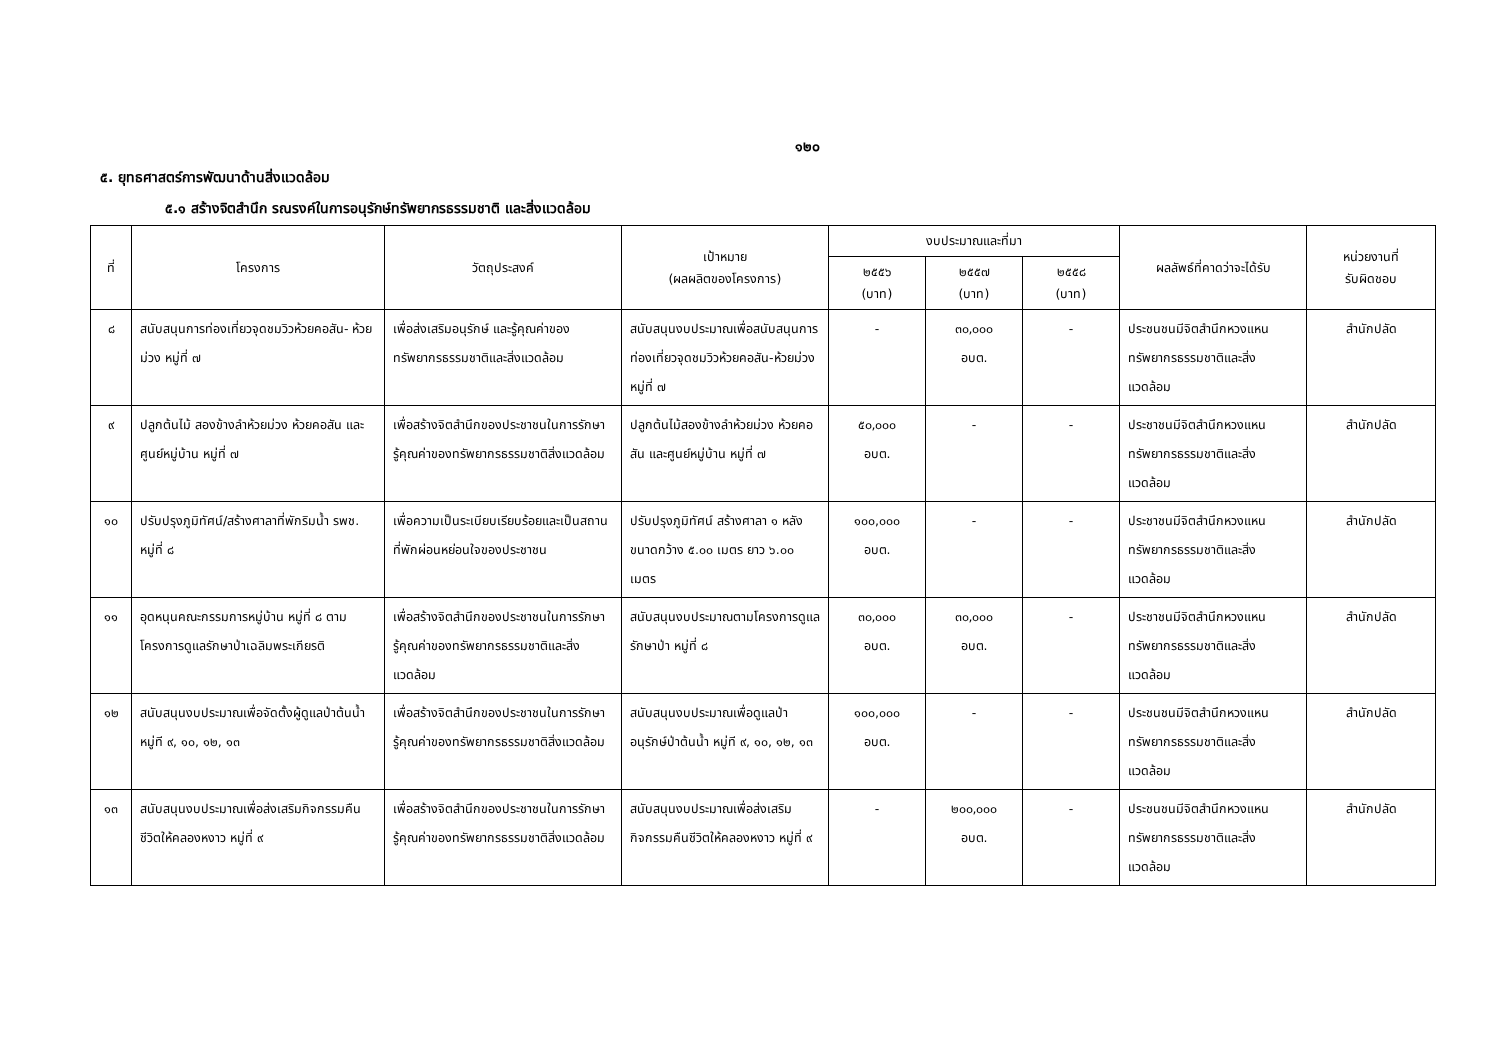๑๒๐
๕. ยุทธศาสตร์การพัฒนาด้านสิ่งแวดล้อม
๕.๑ สร้างจิตสำนึก รณรงค์ในการอนุรักษ์ทรัพยากรธรรมชาติ และสิ่งแวดล้อม
| ที่ | โครงการ | วัตถุประสงค์ | เป้าหมาย (ผลผลิตของโครงการ) | งบประมาณและที่มา | | | ผลลัพธ์ที่คาดว่าจะได้รับ | หน่วยงานที่ รับผิดชอบ |
| --- | --- | --- | --- | --- | --- | --- | --- | --- |
| | | | | ๒๕๕๖ (บาท) | ๒๕๕๗ (บาท) | ๒๕๕๘ (บาท) | | |
| ๘ | สนับสนุนการท่องเที่ยวจุดชมวิวห้วยคอสัน- ห้วยม่วง หมู่ที่ ๗ | เพื่อส่งเสริมอนุรักษ์ และรู้คุณค่าของทรัพยากรธรรมชาติและสิ่งแวดล้อม | สนับสนุนงบประมาณเพื่อสนับสนุนการท่องเที่ยวจุดชมวิวห้วยคอสัน-ห้วยม่วง หมู่ที่ ๗ | - | ๓๐,๐๐๐ อบต. | - | ประชนชนมีจิตสำนึกหวงแหนทรัพยากรธรรมชาติและสิ่งแวดล้อม | สำนักปลัด |
| ๙ | ปลูกต้นไม้ สองข้างลำห้วยม่วง ห้วยคอสัน และศูนย์หมู่บ้าน หมู่ที่ ๗ | เพื่อสร้างจิตสำนึกของประชาชนในการรักษา รู้คุณค่าของทรัพยากรธรรมชาติสิ่งแวดล้อม | ปลูกต้นไม้สองข้างลำห้วยม่วง ห้วยคอสัน และศูนย์หมู่บ้าน หมู่ที่ ๗ | ๕๐,๐๐๐ อบต. | - | - | ประชาชนมีจิตสำนึกหวงแหนทรัพยากรธรรมชาติและสิ่งแวดล้อม | สำนักปลัด |
| ๑๐ | ปรับปรุงภูมิทัศน์/สร้างศาลาที่พักริมน้ำ รพช. หมู่ที่ ๘ | เพื่อความเป็นระเบียบเรียบร้อยและเป็นสถานที่พักผ่อนหย่อนใจของประชาชน | ปรับปรุงภูมิทัศน์ สร้างศาลา ๑ หลัง ขนาดกว้าง ๕.๐๐ เมตร ยาว ๖.๐๐ เมตร | ๑๐๐,๐๐๐ อบต. | - | - | ประชาชนมีจิตสำนึกหวงแหนทรัพยากรธรรมชาติและสิ่งแวดล้อม | สำนักปลัด |
| ๑๑ | อุดหนุนคณะกรรมการหมู่บ้าน หมู่ที่ ๘ ตามโครงการดูแลรักษาป่าเฉลิมพระเกียรติ | เพื่อสร้างจิตสำนึกของประชาชนในการรักษา รู้คุณค่าของทรัพยากรธรรมชาติและสิ่งแวดล้อม | สนับสนุนงบประมาณตามโครงการดูแลรักษาป่า หมู่ที่ ๘ | ๓๐,๐๐๐ อบต. | ๓๐,๐๐๐ อบต. | - | ประชาชนมีจิตสำนึกหวงแหนทรัพยากรธรรมชาติและสิ่งแวดล้อม | สำนักปลัด |
| ๑๒ | สนับสนุนงบประมาณเพื่อจัดตั้งผู้ดูแลป่าต้นน้ำ หมู่ที ๙, ๑๐, ๑๒, ๑๓ | เพื่อสร้างจิตสำนึกของประชาชนในการรักษา รู้คุณค่าของทรัพยากรธรรมชาติสิ่งแวดล้อม | สนับสนุนงบประมาณเพื่อดูแลป่าอนุรักษ์ป่าต้นน้ำ หมู่ที ๙, ๑๐, ๑๒, ๑๓ | ๑๐๐,๐๐๐ อบต. | - | - | ประชนชนมีจิตสำนึกหวงแหนทรัพยากรธรรมชาติและสิ่งแวดล้อม | สำนักปลัด |
| ๑๓ | สนับสนุนงบประมาณเพื่อส่งเสริมกิจกรรมคืนชีวิตให้คลองหงาว หมู่ที่ ๙ | เพื่อสร้างจิตสำนึกของประชาชนในการรักษา รู้คุณค่าของทรัพยากรธรรมชาติสิ่งแวดล้อม | สนับสนุนงบประมาณเพื่อส่งเสริมกิจกรรมคืนชีวิตให้คลองหงาว หมู่ที่ ๙ | - | ๒๐๐,๐๐๐ อบต. | - | ประชนชนมีจิตสำนึกหวงแหนทรัพยากรธรรมชาติและสิ่งแวดล้อม | สำนักปลัด |